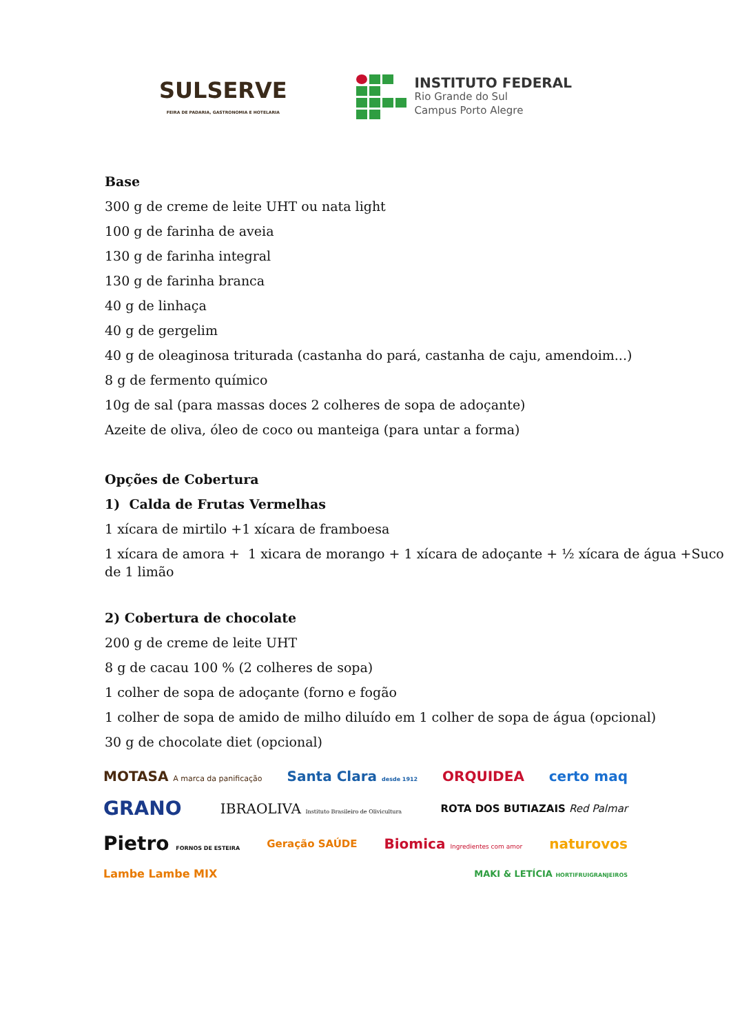SULSERVE
FEIRA DE PADARIA, GASTRONOMIA E HOTELARIA
INSTITUTO FEDERAL
Rio Grande do Sul
Campus Porto Alegre
Base
300 g de creme de leite UHT ou nata light
100 g de farinha de aveia
130 g de farinha integral
130 g de farinha branca
40 g de linhaça
40 g de gergelim
40 g de oleaginosa triturada (castanha do pará, castanha de caju, amendoim...)
8 g de fermento químico
10g de sal (para massas doces 2 colheres de sopa de adoçante)
Azeite de oliva, óleo de coco ou manteiga (para untar a forma)
Opções de Cobertura
1) Calda de Frutas Vermelhas
1 xícara de mirtilo +1 xícara de framboesa
1 xícara de amora + 1 xicara de morango + 1 xícara de adoçante + ½ xícara de água +Suco de 1 limão
2) Cobertura de chocolate
200 g de creme de leite UHT
8 g de cacau 100 % (2 colheres de sopa)
1 colher de sopa de adoçante (forno e fogão
1 colher de sopa de amido de milho diluído em 1 colher de sopa de água (opcional)
30 g de chocolate diet (opcional)
MOTASA A marca da panificação Santa Clara desde 1912 ORQUIDEA certo maq GRANO IBRAOLIVA Instituto Brasileiro de Olivicultura ROTA DOS BUTIAZAIS Red Palmar Pietro FORNOS DE ESTEIRA Geração SAÚDE Biomica Ingredientes com amor naturovos Lambe Lambe MIX MAKI & LETÍCIA HORTIFRUIGRANJEIROS